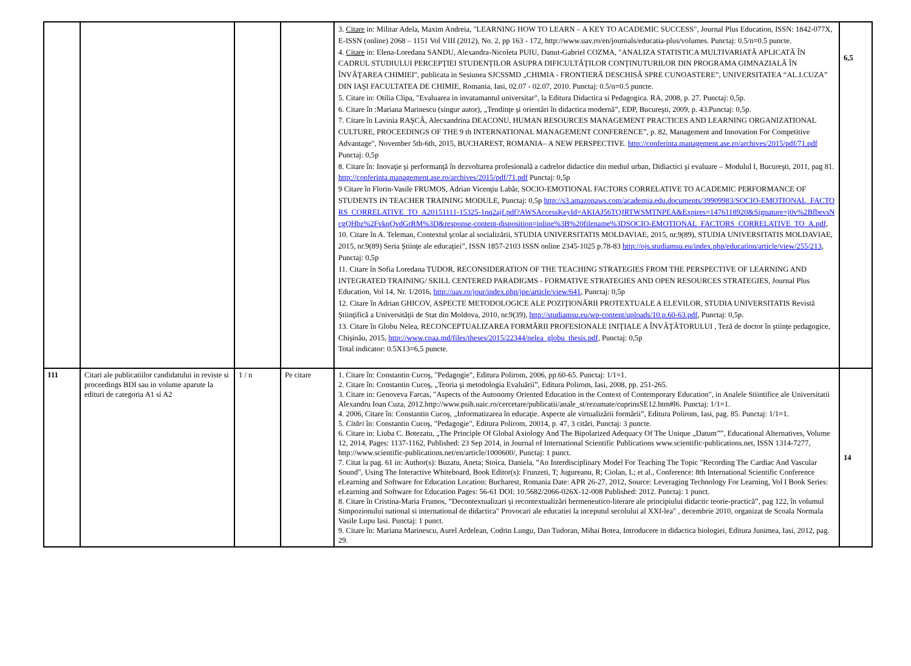| | | | | 3. Citare in: Militar Adela, Maxim Andreia, "LEARNING HOW TO LEARN – A KEY TO ACADEMIC SUCCESS", Journal Plus Education, ISSN: 1842-077X, E-ISSN (online) 2068 – 1151 Vol VIII (2012), No. 2, pp 163 - 172, http://www.uav.ro/en/journals/educatia-plus/volumes. Punctaj: 0.5/n=0.5 puncte. 4. Citare in: Elena-Loredana SANDU, Alexandra-Nicoleta PUIU, Danut-Gabriel COZMA, "ANALIZA STATISTICA MULTIVARIATĂ APLICATĂ ÎN CADRUL STUDIULUI PERCEPŢIEI STUDENŢILOR ASUPRA DIFICULTĂŢILOR CONŢINUTURILOR DIN PROGRAMA GIMNAZIALĂ ÎN ÎNVĂŢAREA CHIMIEI", publicata in Sesiunea SJCSSMD „CHIMIA - FRONTIERĂ DESCHISĂ SPRE CUNOASTERE”, UNIVERSITATEA “AL.I.CUZA” DIN IAŞI FACULTATEA DE CHIMIE, Romania, Iasi, 02.07 - 02.07, 2010. Punctaj: 0.5/n=0.5 puncte. 5. Citare in: Otilia Clipa, "Evaluarea in invatamantul universitar", la Editura Didactica si Pedagogica. RA, 2008, p. 27. Punctaj: 0,5p. 6. Citare în :Mariana Marinescu (singur autor), „Tendinţe şi orientări în didactica modernă”, EDP, Bucureşti, 2009, p. 43.Punctaj: 0,5p. 7. Citare în Lavinia RAŞCĂ, Alecxandrina DEACONU, HUMAN RESOURCES MANAGEMENT PRACTICES AND LEARNING ORGANIZATIONAL CULTURE, PROCEEDINGS OF THE 9 th INTERNATIONAL MANAGEMENT CONFERENCE”, p. 82, Management and Innovation For Competitive Advantage", November 5th-6th, 2015, BUCHAREST, ROMANIA– A NEW PERSPECTIVE. http://conferinta.management.ase.ro/archives/2015/pdf/71.pdf Punctaj: 0,5p 8. Citare în: Inovaţie şi performanţă în dezvoltarea profesională a cadrelor didactice din mediul urban, Didiactici şi evaluare – Modulul I, Bucureşti, 2011, pag 81. http://conferinta.management.ase.ro/archives/2015/pdf/71.pdf Punctaj: 0,5p 9 Citare în Florin-Vasile FRUMOS, Adrian Vicenţiu Labăr, SOCIO-EMOTIONAL FACTORS CORRELATIVE TO ACADEMIC PERFORMANCE OF STUDENTS IN TEACHER TRAINING MODULE, Punctaj: 0,5p http://s3.amazonaws.com/academia.edu.documents/39909983/SOCIO-EMOTIONAL_FACTORS_CORRELATIVE_TO_A20151111-15325-1nq2ajf.pdf?AWSAccessKeyId=AKIAJ56TQJRTWSMTNPEA&Expires=1476118920&Signature=j0v%2BfbevsNcgQHbz%2FvkqQvdGrRM%3D&response-content-disposition=inline%3B%20filename%3DSOCIO-EMOTIONAL_FACTORS_CORRELATIVE_TO_A.pdf , 10. Citare în A. Teleman, Contextul şcolar al socializării, STUDIA UNIVERSITATIS MOLDAVIAE, 2015, nr.9(89), STUDIA UNIVERSITATIS MOLDAVIAE, 2015, nr.9(89) Seria Ştiinţe ale educaţiei”, ISSN 1857-2103 ISSN online 2345-1025 p.78-83 http://ojs.studiamsu.eu/index.php/education/article/view/255/213 , Punctaj: 0,5p 11. Citare în Sofia Loredana TUDOR, RECONSIDERATION OF THE TEACHING STRATEGIES FROM THE PERSPECTIVE OF LEARNING AND INTEGRATED TRAINING/ SKILL CENTERED PARADIGMS - FORMATIVE STRATEGIES AND OPEN RESOURCES STRATEGIES, Journal Plus Education, Vol 14, Nr. 1/2016, http://uav.ro/jour/index.php/jpe/article/view/641 , Punctaj: 0,5p 12. Citare în Adrian GHICOV, ASPECTE METODOLOGICE ALE POZIŢIONĂRII PROTEXTUALE A ELEVILOR, STUDIA UNIVERSITATIS Revistă Ştiinţifică a Universităţii de Stat din Moldova, 2010, nr.9(39), http://studiamsu.eu/wp-content/uploads/10.p.60-63.pdf , Punctaj: 0,5p. 13. Citare în Globu Nelea, RECONCEPTUALIZAREA FORMĂRII PROFESIONALE INIŢIALE A ÎNVĂŢĂTORULUI , Teză de doctor în ştiinţe pedagogice, Chişinău, 2015, http://www.cnaa.md/files/theses/2015/22344/nelea_globu_thesis.pdf , Punctaj: 0,5p Total indicator: 0.5X13=6,5 puncte. | 6,5 |
| I11 | Citari ale publicatiilor candidatului in reviste si proceedings BDI sau in volume aparute la edituri de categoria A1 si A2 | 1 / n | Pe citare | 1. Citare în: Constantin Cucoş, "Pedagogie", Editura Polirom, 2006, pp.60-65. Punctaj: 1/1=1. 2. Citare în: Constantin Cucoş, „Teoria şi metodologia Evaluării”, Editura Polirom, Iasi, 2008, pp. 251-265. 3. Citare in: Genoveva Farcas, "Aspects of the Autonomy Oriented Education in the Context of Contemporary Education", in Analele Stiintifice ale Universitatii Alexandru Ioan Cuza, 2012.http://www.psih.uaic.ro/cercetare/publicatii/anale_st/rezumate/cuprinsSE12.htm#l6. Punctaj: 1/1=1. 4. 2006, Citare în: Constantin Cucoş, „Informatizarea în educaţie. Aspecte ale virtualizării formării”, Editura Polirom, Iasi, pag. 85. Punctaj: 1/1=1. 5. Citări în: Constantin Cucoş, "Pedagogie", Editura Polirom, 20014, p. 47, 3 citări, Punctaj: 3 puncte. 6. Citare in: Liuba C. Botezatu, „The Principle Of Global Axiology And The Bipolarized Adequacy Of The Unique „Datum””, Educational Alternatives, Volume 12, 2014, Pages: 1137-1162, Published: 23 Sep 2014, in Journal of International Scientific Publications www.scientific-publications.net, ISSN 1314-7277, http://www.scientific-publications.net/en/article/1000600/, Punctaj: 1 punct. 7. Citat la pag. 61 in: Author(s): Buzatu, Aneta; Stoica, Daniela, ”An Interdisciplinary Model For Teaching The Topic "Recording The Cardiac And Vascular Sound", Using The Interactive Whiteboard, Book Editor(s): Frunzeti, T; Jugureanu, R; Ciolan, L; et al., Conference: 8th International Scientific Conference eLearning and Software for Education Location: Bucharest, Romania Date: APR 26-27, 2012, Source: Leveraging Technology For Learning, Vol I Book Series: eLearning and Software for Education Pages: 56-61 DOI: 10.5682/2066-026X-12-008 Published: 2012. Punctaj: 1 punct. 8. Citare în Cristina-Maria Frumos, ”Decontextualizari şi recontextualizări hermeneutico-literare ale principiului didactic teorie-practică”, pag 122, în volumul Simpozionului national si international de didactica" Provocari ale educatiei la inceputul secolului al XXI-lea" , decembrie 2010, organizat de Scoala Normala Vasile Lupu Iasi. Punctaj: 1 punct. 9. Citare în: Mariana Marinescu, Aurel Ardelean, Codrin Lungu, Dan Tudoran, Mihai Botea, Introducere in didactica biologiei, Editura Junimea, Iasi, 2012, pag. 29. | 14 |